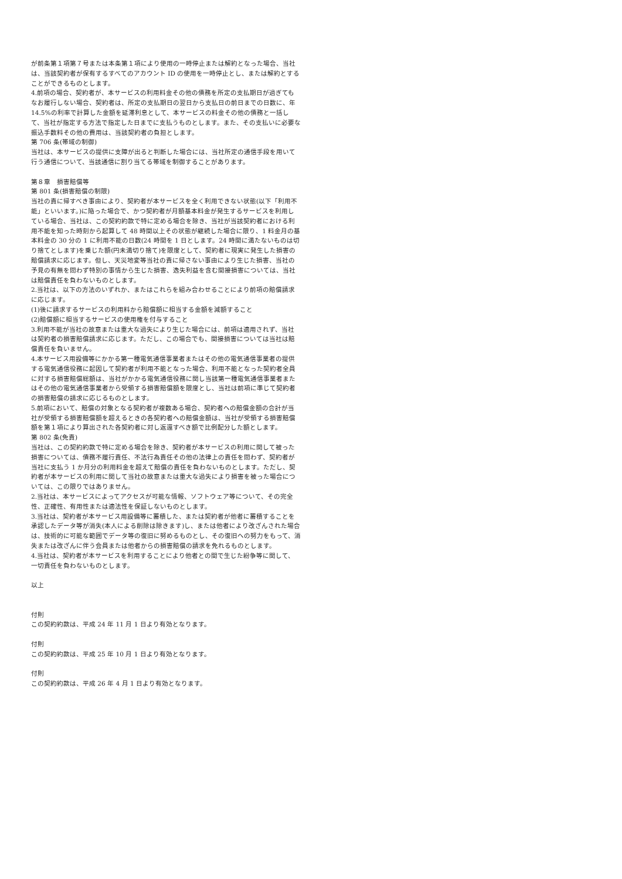が前条第１項第７号または本条第１項により使用の一時停止または解約となった場合、当社は、当該契約者が保有するすべてのアカウント ID の使用を一時停止とし、または解約とすることができるものとします。
4.前項の場合、契約者が、本サービスの利用料金その他の債務を所定の支払期日が過ぎてもなお履行しない場合、契約者は、所定の支払期日の翌日から支払日の前日までの日数に、年 14.5%の利率で計算した金額を延滞利息として、本サービスの料金その他の債務と一括して、当社が指定する方法で指定した日までに支払うものとします。また、その支払いに必要な振込手数料その他の費用は、当該契約者の負担とします。
第 706 条(帯域の制御)
当社は、本サービスの提供に支障が出ると判断した場合には、当社所定の通信手段を用いて行う通信について、当該通信に割り当てる帯域を制御することがあります。
第８章　損害賠償等
第 801 条(損害賠償の制限)
当社の責に帰すべき事由により、契約者が本サービスを全く利用できない状態(以下「利用不能」といいます。)に陥った場合で、かつ契約者が月額基本料金が発生するサービスを利用している場合、当社は、この契約約款で特に定める場合を除き、当社が当該契約者における利用不能を知った時刻から起算して 48 時間以上その状態が継続した場合に限り、1 料金月の基本料金の 30 分の 1 に利用不能の日数(24 時間を 1 日とします。24 時間に満たないものは切り捨てとします)を乗じた額(円未満切り捨て)を限度として、契約者に現実に発生した損害の賠償請求に応じます。但し、天災地変等当社の責に帰さない事由により生じた損害、当社の予見の有無を問わず特別の事情から生じた損害、逸失利益を含む間接損害については、当社は賠償責任を負わないものとします。
2.当社は、以下の方法のいずれか、またはこれらを組み合わせることにより前項の賠償請求に応じます。
(1)後に請求するサービスの利用料から賠償額に相当する金額を減額すること
(2)賠償額に相当するサービスの使用権を付与すること
3.利用不能が当社の故意または重大な過失により生じた場合には、前項は適用されず、当社は契約者の損害賠償請求に応じます。ただし、この場合でも、間接損害については当社は賠償責任を負いません。
4.本サービス用設備等にかかる第一種電気通信事業者またはその他の電気通信事業者の提供する電気通信役務に起因して契約者が利用不能となった場合、利用不能となった契約者全員に対する損害賠償総額は、当社がかかる電気通信役務に関し当該第一種電気通信事業者またはその他の電気通信事業者から受領する損害賠償額を限度とし、当社は前項に準じて契約者の損害賠償の請求に応じるものとします。
5.前項において、賠償の対象となる契約者が複数ある場合、契約者への賠償金額の合計が当社が受領する損害賠償額を超えるときの各契約者への賠償金額は、当社が受領する損害賠償額を第１項により算出された各契約者に対し返還すべき額で比例配分した額とします。
第 802 条(免責)
当社は、この契約約款で特に定める場合を除き、契約者が本サービスの利用に関して被った損害については、債務不履行責任、不法行為責任その他の法律上の責任を問わず、契約者が当社に支払う 1 か月分の利用料金を超えて賠償の責任を負わないものとします。ただし、契約者が本サービスの利用に関して当社の故意または重大な過失により損害を被った場合については、この限りではありません。
2.当社は、本サービスによってアクセスが可能な情報、ソフトウェア等について、その完全性、正確性、有用性または適法性を保証しないものとします。
3.当社は、契約者が本サービス用設備等に蓄積した、または契約者が他者に蓄積することを承認したデータ等が消失(本人による削除は除きます)し、または他者により改ざんされた場合は、技術的に可能な範囲でデータ等の復旧に努めるものとし、その復旧への努力をもって、消失または改ざんに伴う会員または他者からの損害賠償の請求を免れるものとします。
4.当社は、契約者が本サービスを利用することにより他者との間で生じた紛争等に関して、一切責任を負わないものとします。
以上
付則
この契約約款は、平成 24 年 11 月 1 日より有効となります。
付則
この契約約款は、平成 25 年 10 月 1 日より有効となります。
付則
この契約約款は、平成 26 年 4 月 1 日より有効となります。